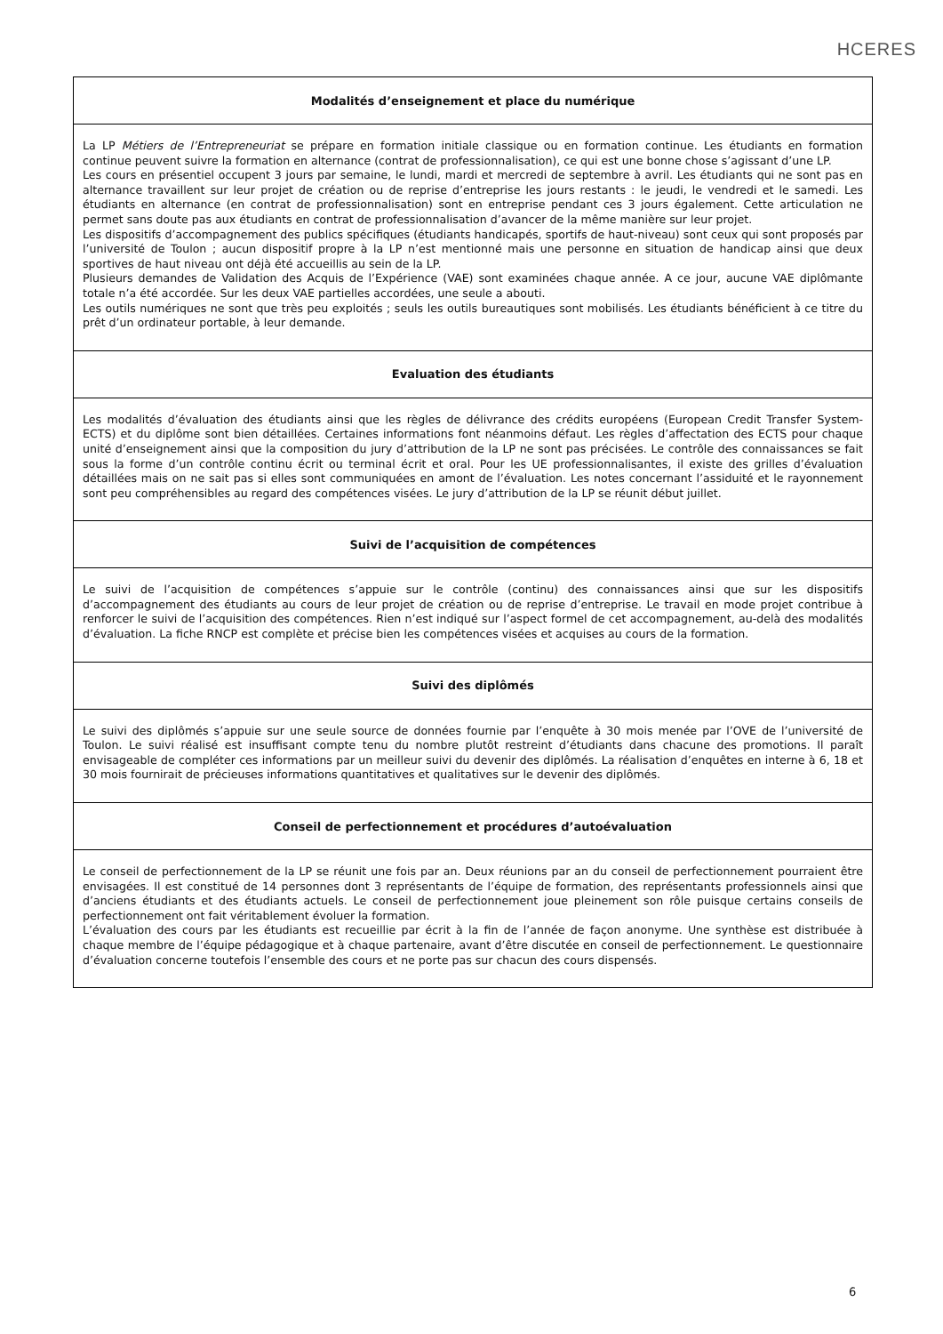HCERES
| Modalités d’enseignement et place du numérique |
| --- |
| La LP Métiers de l’Entrepreneuriat se prépare en formation initiale classique ou en formation continue. Les étudiants en formation continue peuvent suivre la formation en alternance (contrat de professionnalisation), ce qui est une bonne chose s’agissant d’une LP. Les cours en présentiel occupent 3 jours par semaine, le lundi, mardi et mercredi de septembre à avril. Les étudiants qui ne sont pas en alternance travaillent sur leur projet de création ou de reprise d’entreprise les jours restants : le jeudi, le vendredi et le samedi. Les étudiants en alternance (en contrat de professionnalisation) sont en entreprise pendant ces 3 jours également. Cette articulation ne permet sans doute pas aux étudiants en contrat de professionnalisation d’avancer de la même manière sur leur projet. Les dispositifs d’accompagnement des publics spécifiques (étudiants handicapés, sportifs de haut-niveau) sont ceux qui sont proposés par l’université de Toulon ; aucun dispositif propre à la LP n’est mentionné mais une personne en situation de handicap ainsi que deux sportives de haut niveau ont déjà été accueillis au sein de la LP. Plusieurs demandes de Validation des Acquis de l’Expérience (VAE) sont examinées chaque année. A ce jour, aucune VAE diplômante totale n’a été accordée. Sur les deux VAE partielles accordées, une seule a abouti. Les outils numériques ne sont que très peu exploités ; seuls les outils bureautiques sont mobilisés. Les étudiants bénéficient à ce titre du prêt d’un ordinateur portable, à leur demande. |
| Evaluation des étudiants |
| Les modalités d’évaluation des étudiants ainsi que les règles de délivrance des crédits européens (European Credit Transfer System- ECTS) et du diplôme sont bien détaillées. Certaines informations font néanmoins défaut. Les règles d’affectation des ECTS pour chaque unité d’enseignement ainsi que la composition du jury d’attribution de la LP ne sont pas précisées. Le contrôle des connaissances se fait sous la forme d’un contrôle continu écrit ou terminal écrit et oral. Pour les UE professionnalisantes, il existe des grilles d’évaluation détaillées mais on ne sait pas si elles sont communiquées en amont de l’évaluation. Les notes concernant l’assiduité et le rayonnement sont peu compréhensibles au regard des compétences visées. Le jury d’attribution de la LP se réunit début juillet. |
| Suivi de l’acquisition de compétences |
| Le suivi de l’acquisition de compétences s’appuie sur le contrôle (continu) des connaissances ainsi que sur les dispositifs d’accompagnement des étudiants au cours de leur projet de création ou de reprise d’entreprise. Le travail en mode projet contribue à renforcer le suivi de l’acquisition des compétences. Rien n’est indiqué sur l’aspect formel de cet accompagnement, au-delà des modalités d’évaluation. La fiche RNCP est complète et précise bien les compétences visées et acquises au cours de la formation. |
| Suivi des diplômés |
| Le suivi des diplômés s’appuie sur une seule source de données fournie par l’enquête à 30 mois menée par l’OVE de l’université de Toulon. Le suivi réalisé est insuffisant compte tenu du nombre plutôt restreint d’étudiants dans chacune des promotions. Il paraît envisageable de compléter ces informations par un meilleur suivi du devenir des diplômés. La réalisation d’enquêtes en interne à 6, 18 et 30 mois fournirait de précieuses informations quantitatives et qualitatives sur le devenir des diplômés. |
| Conseil de perfectionnement et procédures d’autoévaluation |
| Le conseil de perfectionnement de la LP se réunit une fois par an. Deux réunions par an du conseil de perfectionnement pourraient être envisagées. Il est constitué de 14 personnes dont 3 représentants de l’équipe de formation, des représentants professionnels ainsi que d’anciens étudiants et des étudiants actuels. Le conseil de perfectionnement joue pleinement son rôle puisque certains conseils de perfectionnement ont fait véritablement évoluer la formation. L’évaluation des cours par les étudiants est recueillie par écrit à la fin de l’année de façon anonyme. Une synthèse est distribuée à chaque membre de l’équipe pédagogique et à chaque partenaire, avant d’être discutée en conseil de perfectionnement. Le questionnaire d’évaluation concerne toutefois l’ensemble des cours et ne porte pas sur chacun des cours dispensés. |
6